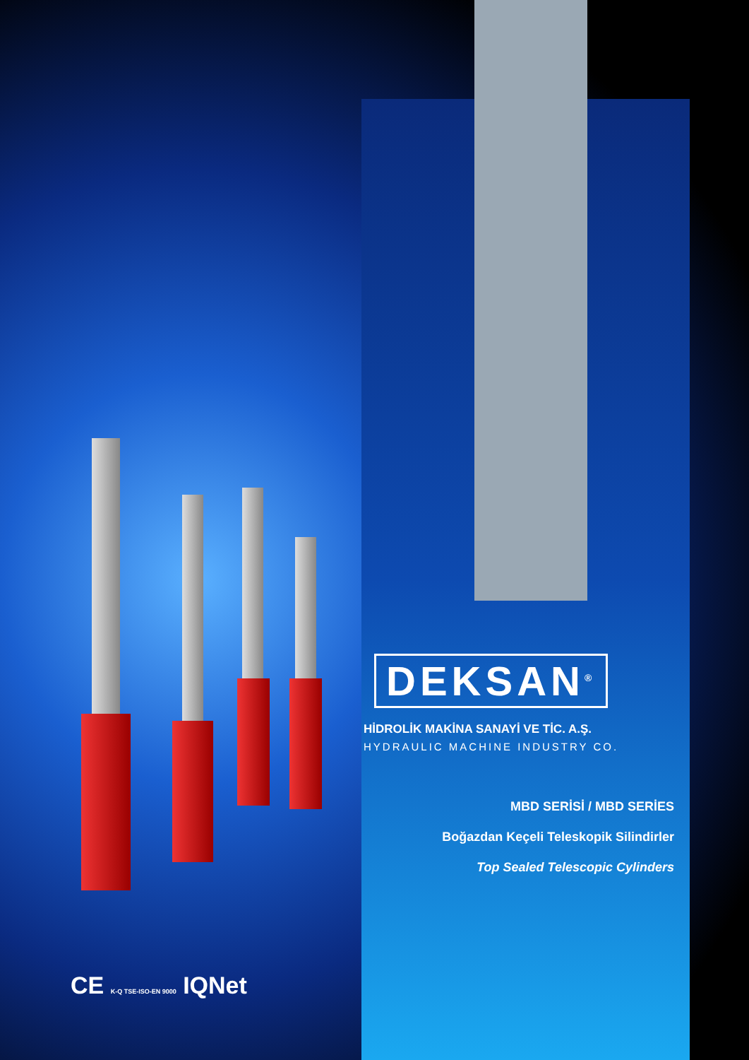DEKSAN<sup>®</sup>
HİDROLİK MAKİNA SANAYİ VE TİC. A.Ş.
HYDRAULIC MACHINE INDUSTRY CO.
MBD SERİSİ / MBD SERİES
Boğazdan Keçeli Teleskopik Silindirler
Top Sealed Telescopic Cylinders
CE K-Q TSE-ISO-EN 9000 IQNet